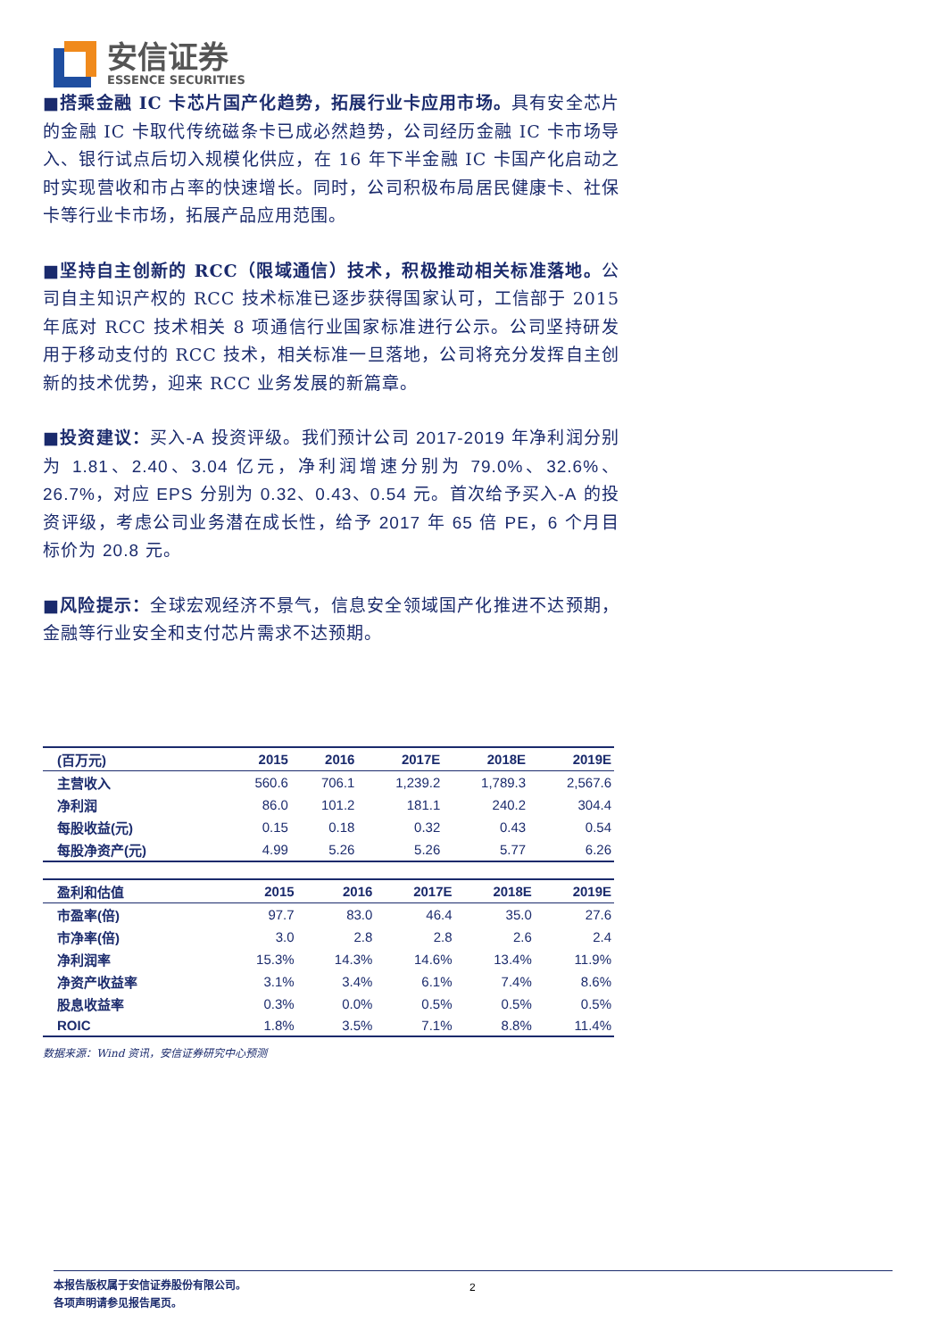安信证券
ESSENCE SECURITIES
■搭乘金融 IC 卡芯片国产化趋势，拓展行业卡应用市场。具有安全芯片的金融 IC 卡取代传统磁条卡已成必然趋势，公司经历金融 IC 卡市场导入、银行试点后切入规模化供应，在 16 年下半金融 IC 卡国产化启动之时实现营收和市占率的快速增长。同时，公司积极布局居民健康卡、社保卡等行业卡市场，拓展产品应用范围。
■坚持自主创新的 RCC（限域通信）技术，积极推动相关标准落地。公司自主知识产权的 RCC 技术标准已逐步获得国家认可，工信部于 2015 年底对 RCC 技术相关 8 项通信行业国家标准进行公示。公司坚持研发用于移动支付的 RCC 技术，相关标准一旦落地，公司将充分发挥自主创新的技术优势，迎来 RCC 业务发展的新篇章。
■投资建议：买入-A 投资评级。我们预计公司 2017-2019 年净利润分别为 1.81、2.40、3.04 亿元，净利润增速分别为 79.0%、32.6%、26.7%，对应 EPS 分别为 0.32、0.43、0.54 元。首次给予买入-A 的投资评级，考虑公司业务潜在成长性，给予 2017 年 65 倍 PE，6 个月目标价为 20.8 元。
■风险提示：全球宏观经济不景气，信息安全领域国产化推进不达预期，金融等行业安全和支付芯片需求不达预期。
| (百万元) | 2015 | 2016 | 2017E | 2018E | 2019E |
| --- | --- | --- | --- | --- | --- |
| 主营收入 | 560.6 | 706.1 | 1,239.2 | 1,789.3 | 2,567.6 |
| 净利润 | 86.0 | 101.2 | 181.1 | 240.2 | 304.4 |
| 每股收益(元) | 0.15 | 0.18 | 0.32 | 0.43 | 0.54 |
| 每股净资产(元) | 4.99 | 5.26 | 5.26 | 5.77 | 6.26 |
| 盈利和估值 | 2015 | 2016 | 2017E | 2018E | 2019E |
| --- | --- | --- | --- | --- | --- |
| 市盈率(倍) | 97.7 | 83.0 | 46.4 | 35.0 | 27.6 |
| 市净率(倍) | 3.0 | 2.8 | 2.8 | 2.6 | 2.4 |
| 净利润率 | 15.3% | 14.3% | 14.6% | 13.4% | 11.9% |
| 净资产收益率 | 3.1% | 3.4% | 6.1% | 7.4% | 8.6% |
| 股息收益率 | 0.3% | 0.0% | 0.5% | 0.5% | 0.5% |
| ROIC | 1.8% | 3.5% | 7.1% | 8.8% | 11.4% |
数据来源：Wind 资讯，安信证券研究中心预测
本报告版权属于安信证券股份有限公司。 2
各项声明请参见报告尾页。